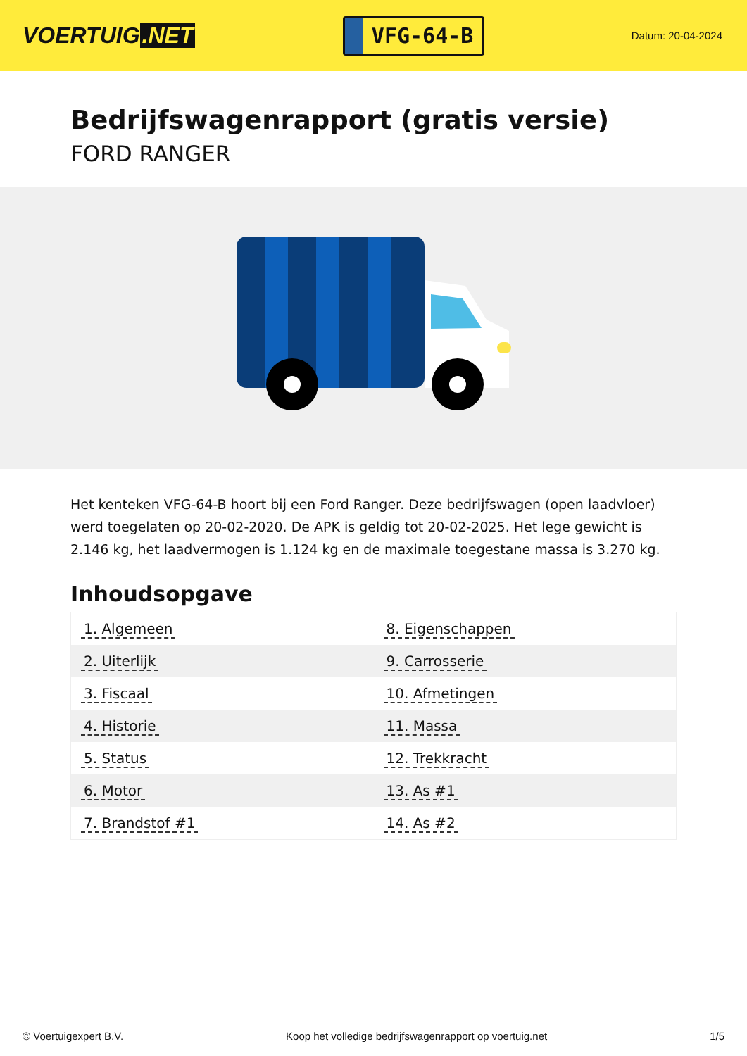VOERTUIG.NET
VFG-64-B
Datum: 20-04-2024
Bedrijfswagenrapport (gratis versie)
FORD RANGER
Het kenteken VFG-64-B hoort bij een Ford Ranger. Deze bedrijfswagen (open laadvloer) werd toegelaten op 20-02-2020. De APK is geldig tot 20-02-2025. Het lege gewicht is 2.146 kg, het laadvermogen is 1.124 kg en de maximale toegestane massa is 3.270 kg.
Inhoudsopgave
| 1. Algemeen | 8. Eigenschappen |
| 2. Uiterlijk | 9. Carrosserie |
| 3. Fiscaal | 10. Afmetingen |
| 4. Historie | 11. Massa |
| 5. Status | 12. Trekkracht |
| 6. Motor | 13. As #1 |
| 7. Brandstof #1 | 14. As #2 |
© Voertuigexpert B.V. Koop het volledige bedrijfswagenrapport op voertuig.net 1/5